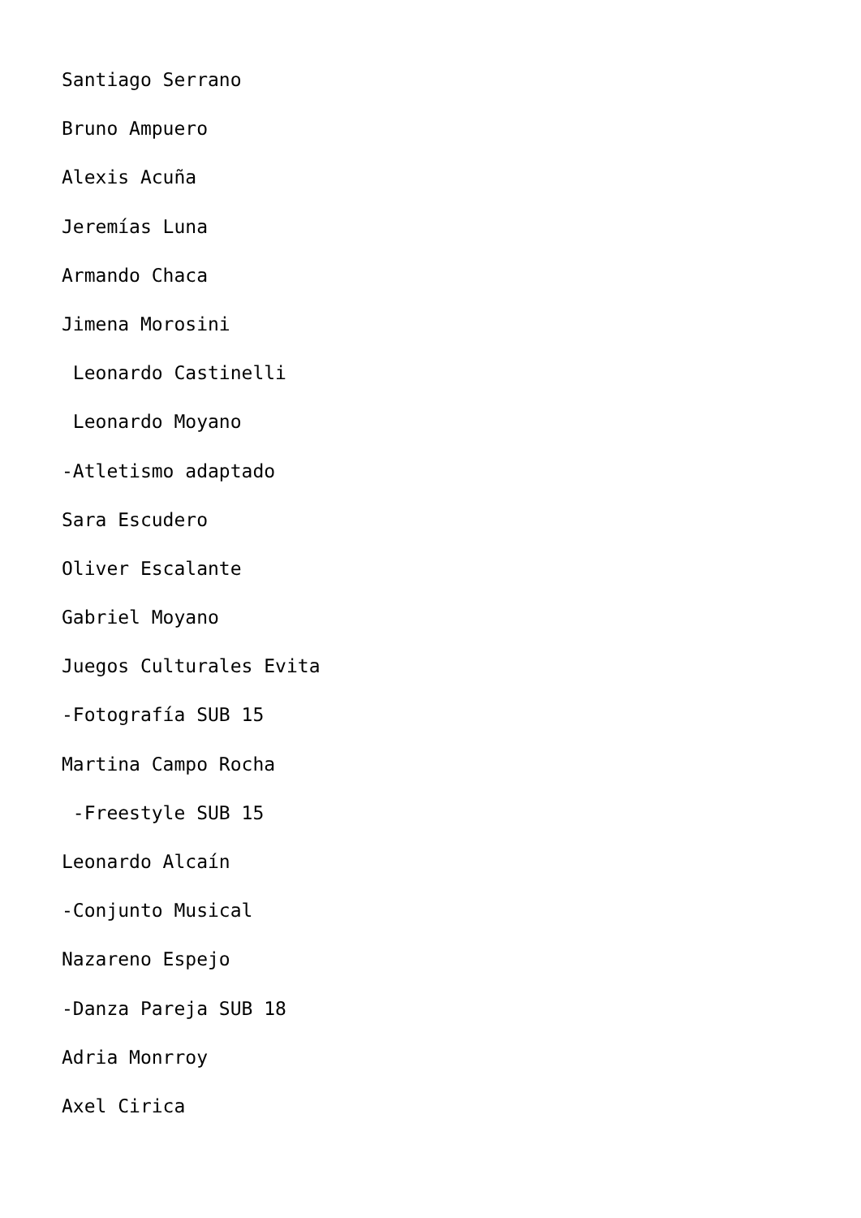Santiago Serrano
Bruno Ampuero
Alexis Acuña
Jeremías Luna
Armando Chaca
Jimena Morosini
Leonardo Castinelli
Leonardo Moyano
-Atletismo adaptado
Sara Escudero
Oliver Escalante
Gabriel Moyano
Juegos Culturales Evita
-Fotografía SUB 15
Martina Campo Rocha
-Freestyle SUB 15
Leonardo Alcaín
-Conjunto Musical
Nazareno Espejo
-Danza Pareja SUB 18
Adria Monrroy
Axel Cirica